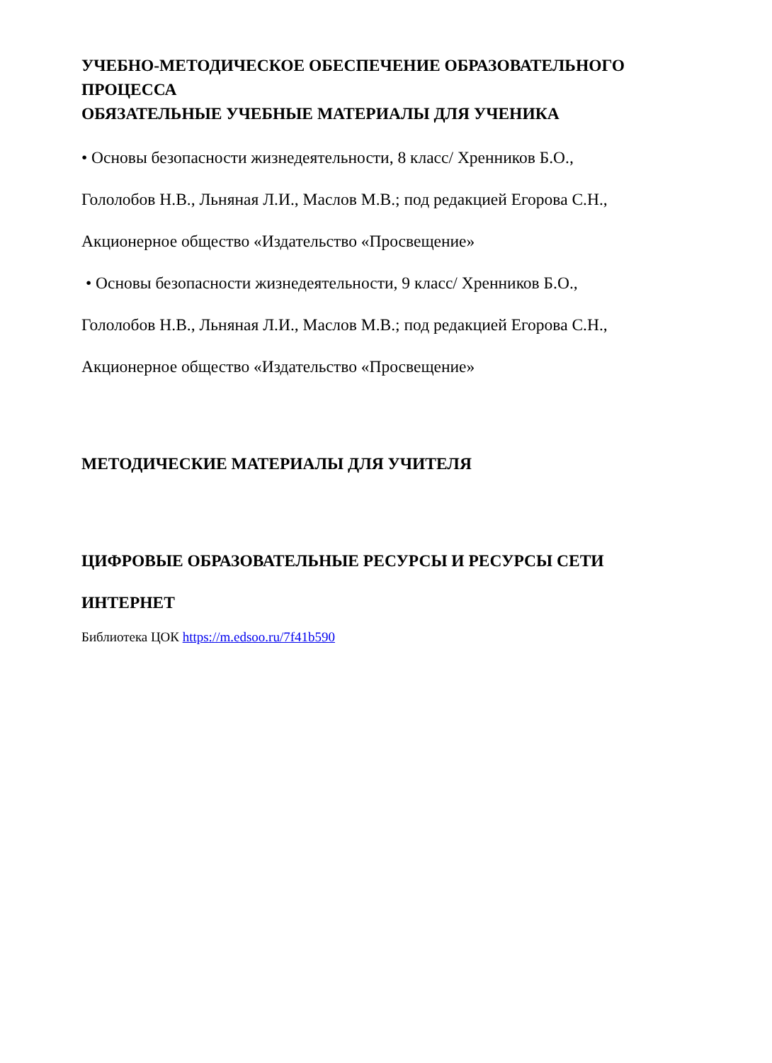УЧЕБНО-МЕТОДИЧЕСКОЕ ОБЕСПЕЧЕНИЕ ОБРАЗОВАТЕЛЬНОГО ПРОЦЕССА
ОБЯЗАТЕЛЬНЫЕ УЧЕБНЫЕ МАТЕРИАЛЫ ДЛЯ УЧЕНИКА
• Основы безопасности жизнедеятельности, 8 класс/ Хренников Б.О.,
Гололобов Н.В., Льняная Л.И., Маслов М.В.; под редакцией Егорова С.Н.,
Акционерное общество «Издательство «Просвещение»
• Основы безопасности жизнедеятельности, 9 класс/ Хренников Б.О.,
Гололобов Н.В., Льняная Л.И., Маслов М.В.; под редакцией Егорова С.Н.,
Акционерное общество «Издательство «Просвещение»
МЕТОДИЧЕСКИЕ МАТЕРИАЛЫ ДЛЯ УЧИТЕЛЯ
ЦИФРОВЫЕ ОБРАЗОВАТЕЛЬНЫЕ РЕСУРСЫ И РЕСУРСЫ СЕТИ
ИНТЕРНЕТ
Библиотека ЦОК https://m.edsoo.ru/7f41b590